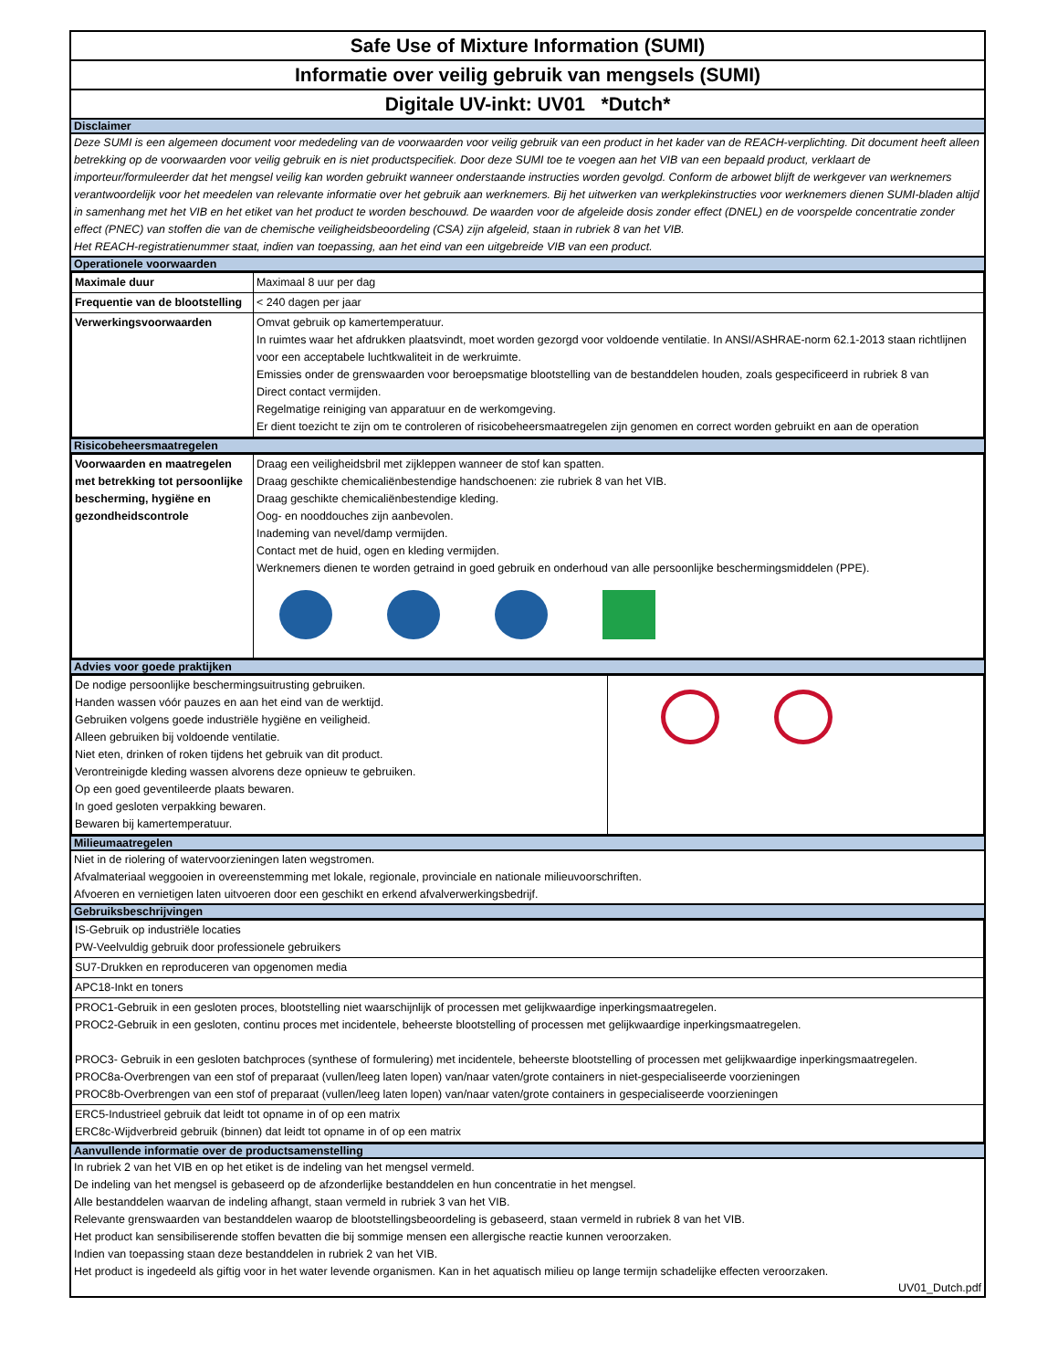Safe Use of Mixture Information (SUMI)
Informatie over veilig gebruik van mengsels (SUMI)
Digitale UV-inkt: UV01 *Dutch*
Disclaimer
Deze SUMI is een algemeen document voor mededeling van de voorwaarden voor veilig gebruik van een product in het kader van de REACH-verplichting. Dit document heeft alleen betrekking op de voorwaarden voor veilig gebruik en is niet productspecifiek. Door deze SUMI toe te voegen aan het VIB van een bepaald product, verklaart de importeur/formuleerder dat het mengsel veilig kan worden gebruikt wanneer onderstaande instructies worden gevolgd. Conform de arbowet blijft de werkgever van werknemers verantwoordelijk voor het meedelen van relevante informatie over het gebruik aan werknemers. Bij het uitwerken van werkplekinstructies voor werknemers dienen SUMI-bladen altijd in samenhang met het VIB en het etiket van het product te worden beschouwd. De waarden voor de afgeleide dosis zonder effect (DNEL) en de voorspelde concentratie zonder effect (PNEC) van stoffen die van de chemische veiligheidsbeoordeling (CSA) zijn afgeleid, staan in rubriek 8 van het VIB.
Het REACH-registratienummer staat, indien van toepassing, aan het eind van een uitgebreide VIB van een product.
Operationele voorwaarden
| Maximale duur | Maximaal 8 uur per dag |
| Frequentie van de blootstelling | < 240 dagen per jaar |
| Verwerkingsvoorwaarden | Omvat gebruik op kamertemperatuur. In ruimtes waar het afdrukken plaatsvindt, moet worden gezorgd voor voldoende ventilatie. In ANSI/ASHRAE-norm 62.1-2013 staan richtlijnen voor een acceptabele luchtkwaliteit in de werkruimte. Emissies onder de grenswaarden voor beroepsmatige blootstelling van de bestanddelen houden, zoals gespecificeerd in rubriek 8 van Direct contact vermijden. Regelmatige reiniging van apparatuur en de werkomgeving. Er dient toezicht te zijn om te controleren of risicobeheersmaatregelen zijn genomen en correct worden gebruikt en aan de operation |
Risicobeheersmaatregelen
| Voorwaarden en maatregelen met betrekking tot persoonlijke bescherming, hygiëne en gezondheidscontrole | Draag een veiligheidsbril met zijkleppen wanneer de stof kan spatten. Draag geschikte chemicaliënbestendige handschoenen: zie rubriek 8 van het VIB. Draag geschikte chemicaliënbestendige kleding. Oog- en nooddouches zijn aanbevolen. Inademing van nevel/damp vermijden. Contact met de huid, ogen en kleding vermijden. Werknemers dienen te worden getraind in goed gebruik en onderhoud van alle persoonlijke beschermingsmiddelen (PPE). |
Advies voor goede praktijken
| De nodige persoonlijke beschermingsuitrusting gebruiken. Handen wassen vóór pauzes en aan het eind van de werktijd. Gebruiken volgens goede industriële hygiëne en veiligheid. Alleen gebruiken bij voldoende ventilatie. Niet eten, drinken of roken tijdens het gebruik van dit product. Verontreinigde kleding wassen alvorens deze opnieuw te gebruiken. Op een goed geventileerde plaats bewaren. In goed gesloten verpakking bewaren. Bewaren bij kamertemperatuur. | |
Milieumaatregelen
Niet in de riolering of watervoorzieningen laten wegstromen.
Afvalmateriaal weggooien in overeenstemming met lokale, regionale, provinciale en nationale milieuvoorschriften.
Afvoeren en vernietigen laten uitvoeren door een geschikt en erkend afvalverwerkingsbedrijf.
Gebruiksbeschrijvingen
| IS-Gebruik op industriële locaties PW-Veelvuldig gebruik door professionele gebruikers |
| SU7-Drukken en reproduceren van opgenomen media |
| APC18-Inkt en toners |
| PROC1-Gebruik in een gesloten proces, blootstelling niet waarschijnlijk of processen met gelijkwaardige inperkingsmaatregelen. PROC2-Gebruik in een gesloten, continu proces met incidentele, beheerste blootstelling of processen met gelijkwaardige inperkingsmaatregelen. PROC3- Gebruik in een gesloten batchproces (synthese of formulering) met incidentele, beheerste blootstelling of processen met gelijkwaardige inperkingsmaatregelen. PROC8a-Overbrengen van een stof of preparaat (vullen/leeg laten lopen) van/naar vaten/grote containers in niet-gespecialiseerde voorzieningen PROC8b-Overbrengen van een stof of preparaat (vullen/leeg laten lopen) van/naar vaten/grote containers in gespecialiseerde voorzieningen |
| ERC5-Industrieel gebruik dat leidt tot opname in of op een matrix ERC8c-Wijdverbreid gebruik (binnen) dat leidt tot opname in of op een matrix |
Aanvullende informatie over de productsamenstelling
In rubriek 2 van het VIB en op het etiket is de indeling van het mengsel vermeld.
De indeling van het mengsel is gebaseerd op de afzonderlijke bestanddelen en hun concentratie in het mengsel.
Alle bestanddelen waarvan de indeling afhangt, staan vermeld in rubriek 3 van het VIB.
Relevante grenswaarden van bestanddelen waarop de blootstellingsbeoordeling is gebaseerd, staan vermeld in rubriek 8 van het VIB.
Het product kan sensibiliserende stoffen bevatten die bij sommige mensen een allergische reactie kunnen veroorzaken.
Indien van toepassing staan deze bestanddelen in rubriek 2 van het VIB.
Het product is ingedeeld als giftig voor in het water levende organismen. Kan in het aquatisch milieu op lange termijn schadelijke effecten veroorzaken.
UV01_Dutch.pdf